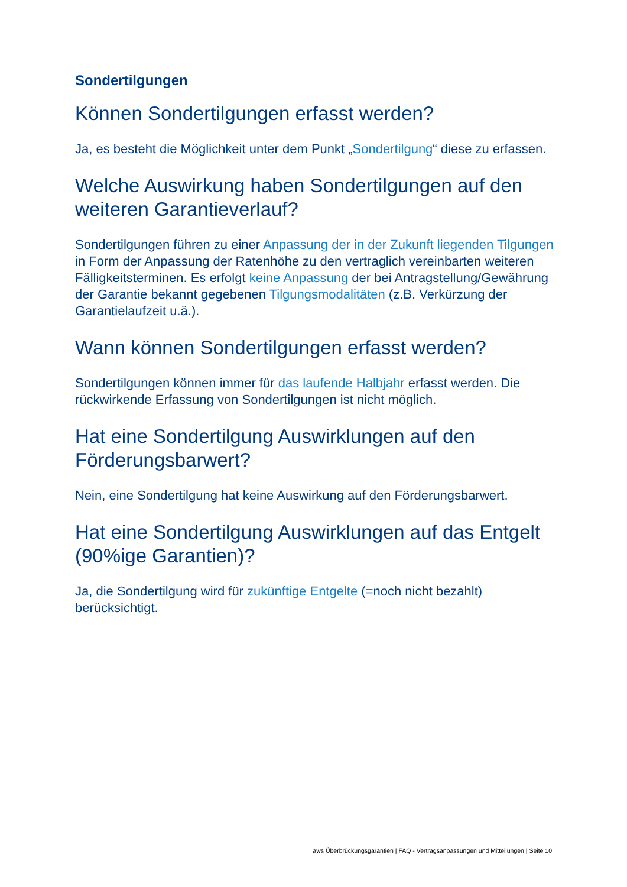Sondertilgungen
Können Sondertilgungen erfasst werden?
Ja, es besteht die Möglichkeit unter dem Punkt „Sondertilgung“ diese zu erfassen.
Welche Auswirkung haben Sondertilgungen auf den weiteren Garantieverlauf?
Sondertilgungen führen zu einer Anpassung der in der Zukunft liegenden Tilgungen in Form der Anpassung der Ratenhöhe zu den vertraglich vereinbarten weiteren Fälligkeitsterminen. Es erfolgt keine Anpassung der bei Antragstellung/Gewährung der Garantie bekannt gegebenen Tilgungsmodalitäten (z.B. Verkürzung der Garantielaufzeit u.ä.).
Wann können Sondertilgungen erfasst werden?
Sondertilgungen können immer für das laufende Halbjahr erfasst werden. Die rückwirkende Erfassung von Sondertilgungen ist nicht möglich.
Hat eine Sondertilgung Auswirklungen auf den Förderungsbarwert?
Nein, eine Sondertilgung hat keine Auswirkung auf den Förderungsbarwert.
Hat eine Sondertilgung Auswirklungen auf das Entgelt (90%ige Garantien)?
Ja, die Sondertilgung wird für zukünftige Entgelte (=noch nicht bezahlt) berücksichtigt.
aws Überbrückungsgarantien | FAQ - Vertragsanpassungen und Mitteilungen | Seite 10